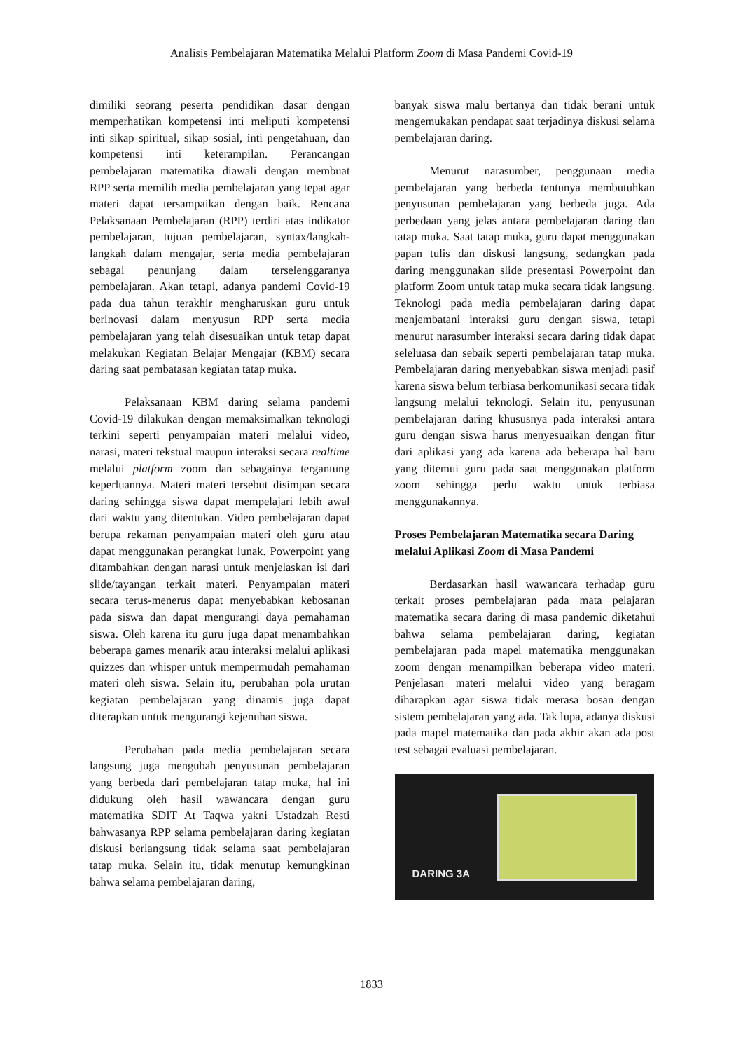Analisis Pembelajaran Matematika Melalui Platform Zoom di Masa Pandemi Covid-19
dimiliki seorang peserta pendidikan dasar dengan memperhatikan kompetensi inti meliputi kompetensi inti sikap spiritual, sikap sosial, inti pengetahuan, dan kompetensi inti keterampilan. Perancangan pembelajaran matematika diawali dengan membuat RPP serta memilih media pembelajaran yang tepat agar materi dapat tersampaikan dengan baik. Rencana Pelaksanaan Pembelajaran (RPP) terdiri atas indikator pembelajaran, tujuan pembelajaran, syntax/langkah-langkah dalam mengajar, serta media pembelajaran sebagai penunjang dalam terselenggaranya pembelajaran. Akan tetapi, adanya pandemi Covid-19 pada dua tahun terakhir mengharuskan guru untuk berinovasi dalam menyusun RPP serta media pembelajaran yang telah disesuaikan untuk tetap dapat melakukan Kegiatan Belajar Mengajar (KBM) secara daring saat pembatasan kegiatan tatap muka.
Pelaksanaan KBM daring selama pandemi Covid-19 dilakukan dengan memaksimalkan teknologi terkini seperti penyampaian materi melalui video, narasi, materi tekstual maupun interaksi secara realtime melalui platform zoom dan sebagainya tergantung keperluannya. Materi materi tersebut disimpan secara daring sehingga siswa dapat mempelajari lebih awal dari waktu yang ditentukan. Video pembelajaran dapat berupa rekaman penyampaian materi oleh guru atau dapat menggunakan perangkat lunak. Powerpoint yang ditambahkan dengan narasi untuk menjelaskan isi dari slide/tayangan terkait materi. Penyampaian materi secara terus-menerus dapat menyebabkan kebosanan pada siswa dan dapat mengurangi daya pemahaman siswa. Oleh karena itu guru juga dapat menambahkan beberapa games menarik atau interaksi melalui aplikasi quizzes dan whisper untuk mempermudah pemahaman materi oleh siswa. Selain itu, perubahan pola urutan kegiatan pembelajaran yang dinamis juga dapat diterapkan untuk mengurangi kejenuhan siswa.
Perubahan pada media pembelajaran secara langsung juga mengubah penyusunan pembelajaran yang berbeda dari pembelajaran tatap muka, hal ini didukung oleh hasil wawancara dengan guru matematika SDIT At Taqwa yakni Ustadzah Resti bahwasanya RPP selama pembelajaran daring kegiatan diskusi berlangsung tidak selama saat pembelajaran tatap muka. Selain itu, tidak menutup kemungkinan bahwa selama pembelajaran daring,
banyak siswa malu bertanya dan tidak berani untuk mengemukakan pendapat saat terjadinya diskusi selama pembelajaran daring.
Menurut narasumber, penggunaan media pembelajaran yang berbeda tentunya membutuhkan penyusunan pembelajaran yang berbeda juga. Ada perbedaan yang jelas antara pembelajaran daring dan tatap muka. Saat tatap muka, guru dapat menggunakan papan tulis dan diskusi langsung, sedangkan pada daring menggunakan slide presentasi Powerpoint dan platform Zoom untuk tatap muka secara tidak langsung. Teknologi pada media pembelajaran daring dapat menjembatani interaksi guru dengan siswa, tetapi menurut narasumber interaksi secara daring tidak dapat seleluasa dan sebaik seperti pembelajaran tatap muka. Pembelajaran daring menyebabkan siswa menjadi pasif karena siswa belum terbiasa berkomunikasi secara tidak langsung melalui teknologi. Selain itu, penyusunan pembelajaran daring khususnya pada interaksi antara guru dengan siswa harus menyesuaikan dengan fitur dari aplikasi yang ada karena ada beberapa hal baru yang ditemui guru pada saat menggunakan platform zoom sehingga perlu waktu untuk terbiasa menggunakannya.
Proses Pembelajaran Matematika secara Daring melalui Aplikasi Zoom di Masa Pandemi
Berdasarkan hasil wawancara terhadap guru terkait proses pembelajaran pada mata pelajaran matematika secara daring di masa pandemic diketahui bahwa selama pembelajaran daring, kegiatan pembelajaran pada mapel matematika menggunakan zoom dengan menampilkan beberapa video materi. Penjelasan materi melalui video yang beragam diharapkan agar siswa tidak merasa bosan dengan sistem pembelajaran yang ada. Tak lupa, adanya diskusi pada mapel matematika dan pada akhir akan ada post test sebagai evaluasi pembelajaran.
DARING 3A
1833